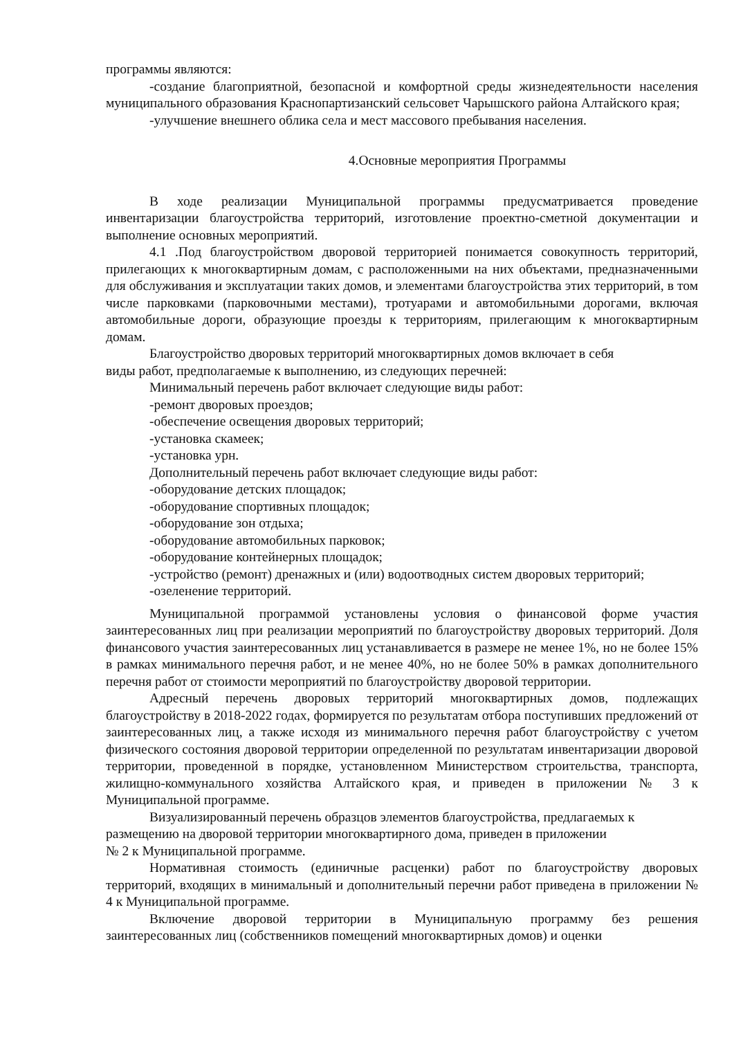программы являются:
-создание благоприятной, безопасной и комфортной среды жизнедеятельности населения муниципального образования Краснопартизанский сельсовет Чарышского района Алтайского края;
-улучшение внешнего облика села и мест массового пребывания населения.
4.Основные мероприятия Программы
В ходе реализации Муниципальной программы предусматривается проведение инвентаризации благоустройства территорий, изготовление проектно-сметной документации и выполнение основных мероприятий.
4.1 .Под благоустройством дворовой территорией понимается совокупность территорий, прилегающих к многоквартирным домам, с расположенными на них объектами, предназначенными для обслуживания и эксплуатации таких домов, и элементами благоустройства этих территорий, в том числе парковками (парковочными местами), тротуарами и автомобильными дорогами, включая автомобильные дороги, образующие проезды к территориям, прилегающим к многоквартирным домам.
Благоустройство дворовых территорий многоквартирных домов включает в себя
виды работ, предполагаемые к выполнению, из следующих перечней:
Минимальный перечень работ включает следующие виды работ:
-ремонт дворовых проездов;
-обеспечение освещения дворовых территорий;
-установка скамеек;
-установка урн.
Дополнительный перечень работ включает следующие виды работ:
-оборудование детских площадок;
-оборудование спортивных площадок;
-оборудование зон отдыха;
-оборудование автомобильных парковок;
-оборудование контейнерных площадок;
-устройство (ремонт) дренажных и (или) водоотводных систем дворовых территорий;
-озеленение территорий.
Муниципальной программой установлены условия о финансовой форме участия заинтересованных лиц при реализации мероприятий по благоустройству дворовых территорий. Доля финансового участия заинтересованных лиц устанавливается в размере не менее 1%, но не более 15% в рамках минимального перечня работ, и не менее 40%, но не более 50% в рамках дополнительного перечня работ от стоимости мероприятий по благоустройству дворовой территории.
Адресный перечень дворовых территорий многоквартирных домов, подлежащих благоустройству в 2018-2022 годах, формируется по результатам отбора поступивших предложений от заинтересованных лиц, а также исходя из минимального перечня работ благоустройству с учетом физического состояния дворовой территории определенной по результатам инвентаризации дворовой территории, проведенной в порядке, установленном Министерством строительства, транспорта, жилищно-коммунального хозяйства Алтайского края, и приведен в приложении № 3 к Муниципальной программе.
Визуализированный перечень образцов элементов благоустройства, предлагаемых к размещению на дворовой территории многоквартирного дома, приведен в приложении
№ 2 к Муниципальной программе.
Нормативная стоимость (единичные расценки) работ по благоустройству дворовых территорий, входящих в минимальный и дополнительный перечни работ приведена в приложении № 4 к Муниципальной программе.
Включение дворовой территории в Муниципальную программу без решения заинтересованных лиц (собственников помещений многоквартирных домов) и оценки